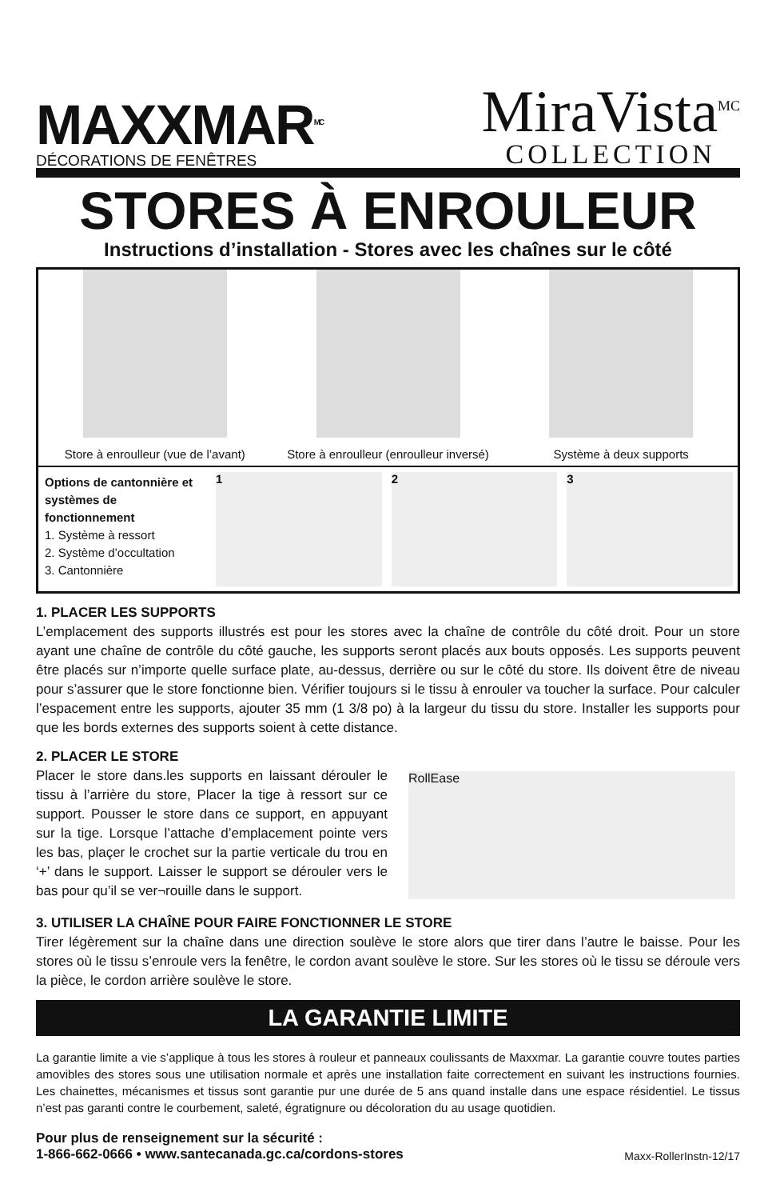MAXXMAR<sup>MC</sup>
DÉCORATIONS DE FENÊTRES
MiraVista<sup>MC</sup>
COLLECTION
STORES À ENROULEUR
Instructions d’installation - Stores avec les chaînes sur le côté
Store à enroulleur (vue de l’avant)
Store à enroulleur (enroulleur inversé)
Système à deux supports
Options de canton­nière et systèmes de fonctionnement
1. Système à ressort
2. Système d’occultation
3. Cantonnière
1 2 3
1. PLACER LES SUPPORTS
L’emplacement des supports illustrés est pour les stores avec la chaîne de contrôle du côté droit. Pour un store ayant une chaîne de contrôle du côté gauche, les supports seront placés aux bouts opposés. Les supports peuvent être placés sur n’importe quelle surface plate, au-dessus, derrière ou sur le côté du store. Ils doivent être de niveau pour s’assurer que le store fonctionne bien. Vérifier toujours si le tissu à enrouler va toucher la surface. Pour calculer l’espacement entre les supports, ajouter 35 mm (1 3/8 po) à la largeur du tissu du store. Installer les supports pour que les bords externes des supports soient à cette distance.
2. PLACER LE STORE
Placer le store dans.les supports en laissant dérouler le tissu à l’arrière du store, Placer la tige à ressort sur ce support. Pousser le store dans ce support, en appuyant sur la tige. Lorsque l’attache d’emplacement pointe vers les bas, plaçer le crochet sur la partie verticale du trou en ‘+’ dans le support. Laisser le support se dérouler vers le bas pour qu’il se ver¬rouille dans le support.
RollEase
3. UTILISER LA CHAÎNE POUR FAIRE FONCTIONNER LE STORE
Tirer légèrement sur la chaîne dans une direction soulève le store alors que tirer dans l’autre le baisse. Pour les stores où le tissu s’enroule vers la fenêtre, le cordon avant soulève le store. Sur les stores où le tissu se déroule vers la pièce, le cordon arrière soulève le store.
LA GARANTIE LIMITE
La garantie limite a vie s’applique à tous les stores à rouleur et panneaux coulissants de Maxxmar. La garantie couvre toutes parties amovibles des stores sous une utilisation normale et après une installation faite correctement en suivant les instructions fournies. Les chainettes, mécanismes et tissus sont garantie pur une durée de 5 ans quand installe dans une espace résidentiel. Le tissus n’est pas garanti contre le courbement, saleté, égratignure ou décoloration du au usage quotidien.
Pour plus de renseignement sur la sécurité :
1-866-662-0666 • www.santecanada.gc.ca/cordons-stores Maxx-RollerInstn-12/17